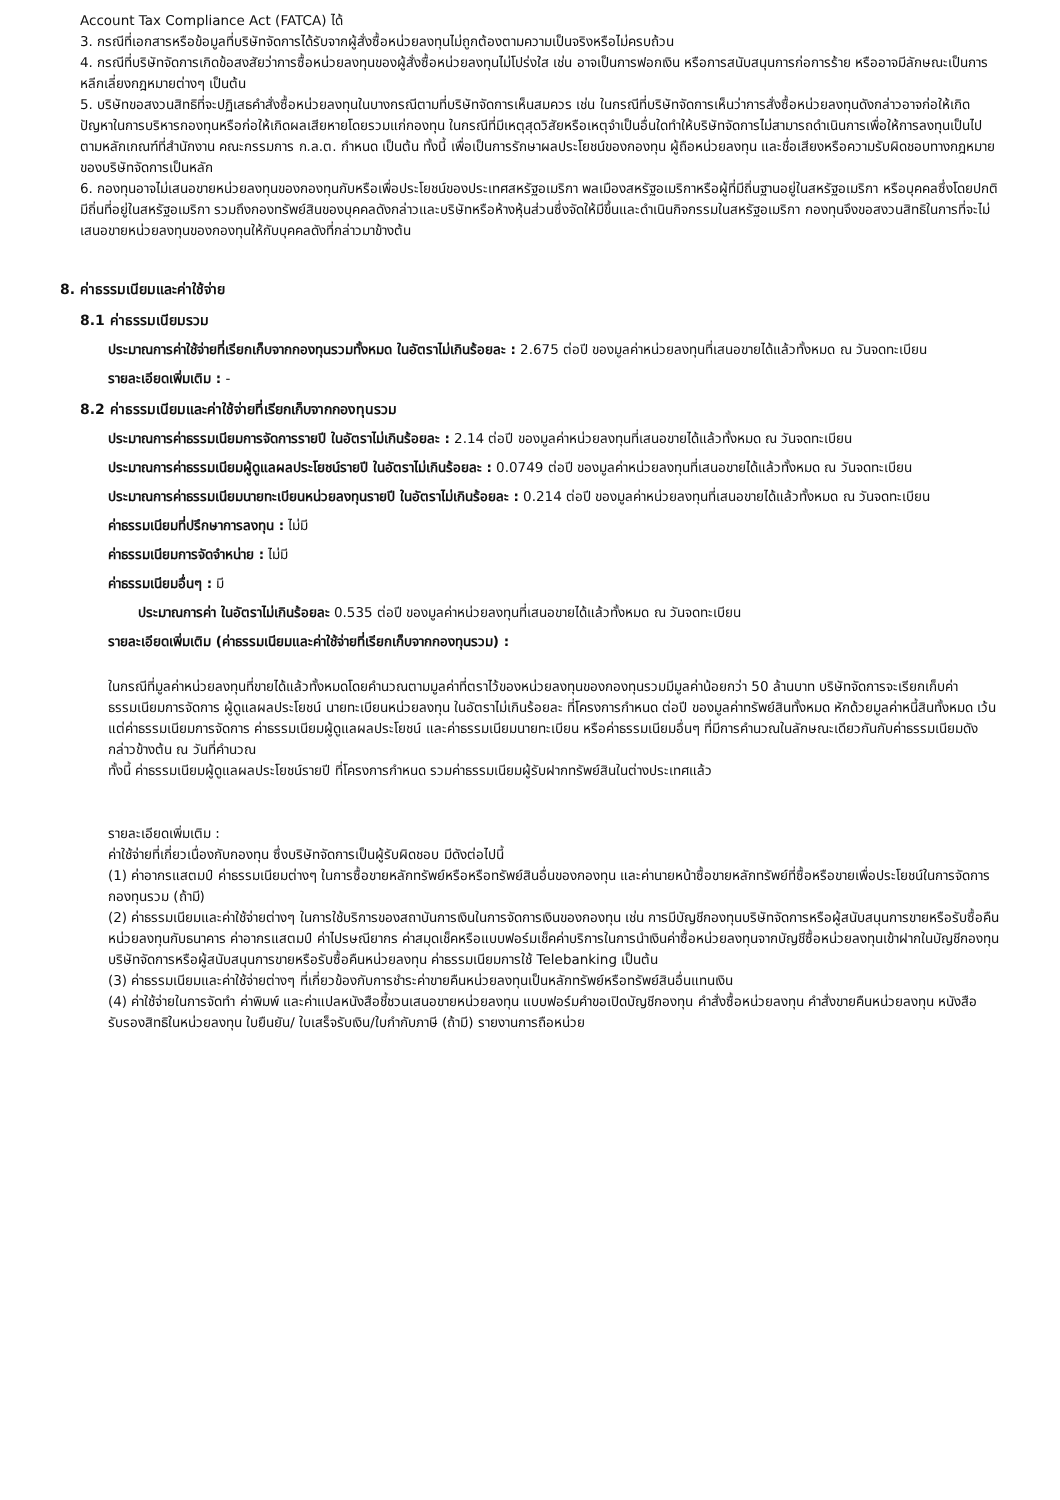Account Tax Compliance Act (FATCA) ได้
3. กรณีที่เอกสารหรือข้อมูลที่บริษัทจัดการได้รับจากผู้สั่งซื้อหน่วยลงทุนไม่ถูกต้องตามความเป็นจริงหรือไม่ครบถ้วน
4. กรณีที่บริษัทจัดการเกิดข้อสงสัยว่าการซื้อหน่วยลงทุนของผู้สั่งซื้อหน่วยลงทุนไม่โปร่งใส เช่น อาจเป็นการฟอกเงิน หรือการสนับสนุนการก่อการร้าย หรืออาจมีลักษณะเป็นการหลีกเลี่ยงกฎหมายต่างๆ เป็นต้น
5. บริษัทขอสงวนสิทธิที่จะปฏิเสธคำสั่งซื้อหน่วยลงทุนในบางกรณีตามที่บริษัทจัดการเห็นสมควร เช่น ในกรณีที่บริษัทจัดการเห็นว่าการสั่งซื้อหน่วยลงทุนดังกล่าวอาจก่อให้เกิดปัญหาในการบริหารกองทุนหรือก่อให้เกิดผลเสียหายโดยรวมแก่กองทุน ในกรณีที่มีเหตุสุดวิสัยหรือเหตุจำเป็นอื่นใดทำให้บริษัทจัดการไม่สามารถดำเนินการเพื่อให้การลงทุนเป็นไปตามหลักเกณฑ์ที่สำนักงาน คณะกรรมการ ก.ล.ต. กำหนด เป็นต้น ทั้งนี้ เพื่อเป็นการรักษาผลประโยชน์ของกองทุน ผู้ถือหน่วยลงทุน และชื่อเสียงหรือความรับผิดชอบทางกฎหมายของบริษัทจัดการเป็นหลัก
6. กองทุนอาจไม่เสนอขายหน่วยลงทุนของกองทุนกับหรือเพื่อประโยชน์ของประเทศสหรัฐอเมริกา พลเมืองสหรัฐอเมริกาหรือผู้ที่มีถิ่นฐานอยู่ในสหรัฐอเมริกา หรือบุคคลซึ่งโดยปกติมีถิ่นที่อยู่ในสหรัฐอเมริกา รวมถึงกองทรัพย์สินของบุคคลดังกล่าวและบริษัทหรือห้างหุ้นส่วนซึ่งจัดให้มีขึ้นและดำเนินกิจกรรมในสหรัฐอเมริกา กองทุนจึงขอสงวนสิทธิในการที่จะไม่เสนอขายหน่วยลงทุนของกองทุนให้กับบุคคลดังที่กล่าวมาข้างต้น
8. ค่าธรรมเนียมและค่าใช้จ่าย
8.1 ค่าธรรมเนียมรวม
ประมาณการค่าใช้จ่ายที่เรียกเก็บจากกองทุนรวมทั้งหมด ในอัตราไม่เกินร้อยละ : 2.675 ต่อปี ของมูลค่าหน่วยลงทุนที่เสนอขายได้แล้วทั้งหมด ณ วันจดทะเบียน
รายละเอียดเพิ่มเติม : -
8.2 ค่าธรรมเนียมและค่าใช้จ่ายที่เรียกเก็บจากกองทุนรวม
ประมาณการค่าธรรมเนียมการจัดการรายปี ในอัตราไม่เกินร้อยละ : 2.14 ต่อปี ของมูลค่าหน่วยลงทุนที่เสนอขายได้แล้วทั้งหมด ณ วันจดทะเบียน
ประมาณการค่าธรรมเนียมผู้ดูแลผลประโยชน์รายปี ในอัตราไม่เกินร้อยละ : 0.0749 ต่อปี ของมูลค่าหน่วยลงทุนที่เสนอขายได้แล้วทั้งหมด ณ วันจดทะเบียน
ประมาณการค่าธรรมเนียมนายทะเบียนหน่วยลงทุนรายปี ในอัตราไม่เกินร้อยละ : 0.214 ต่อปี ของมูลค่าหน่วยลงทุนที่เสนอขายได้แล้วทั้งหมด ณ วันจดทะเบียน
ค่าธรรมเนียมที่ปรึกษาการลงทุน : ไม่มี
ค่าธรรมเนียมการจัดจำหน่าย : ไม่มี
ค่าธรรมเนียมอื่นๆ : มี
ประมาณการค่า ในอัตราไม่เกินร้อยละ 0.535 ต่อปี ของมูลค่าหน่วยลงทุนที่เสนอขายได้แล้วทั้งหมด ณ วันจดทะเบียน
รายละเอียดเพิ่มเติม (ค่าธรรมเนียมและค่าใช้จ่ายที่เรียกเก็บจากกองทุนรวม) :
ในกรณีที่มูลค่าหน่วยลงทุนที่ขายได้แล้วทั้งหมดโดยคำนวณตามมูลค่าที่ตราไว้ของหน่วยลงทุนของกองทุนรวมมีมูลค่าน้อยกว่า 50 ล้านบาท บริษัทจัดการจะเรียกเก็บค่าธรรมเนียมการจัดการ ผู้ดูแลผลประโยชน์ นายทะเบียนหน่วยลงทุน ในอัตราไม่เกินร้อยละ ที่โครงการกำหนด ต่อปี ของมูลค่าทรัพย์สินทั้งหมด หักด้วยมูลค่าหนี้สินทั้งหมด เว้นแต่ค่าธรรมเนียมการจัดการ ค่าธรรมเนียมผู้ดูแลผลประโยชน์ และค่าธรรมเนียมนายทะเบียน หรือค่าธรรมเนียมอื่นๆ ที่มีการคำนวณในลักษณะเดียวกันกับค่าธรรมเนียมดังกล่าวข้างต้น ณ วันที่คำนวณ
ทั้งนี้ ค่าธรรมเนียมผู้ดูแลผลประโยชน์รายปี ที่โครงการกำหนด รวมค่าธรรมเนียมผู้รับฝากทรัพย์สินในต่างประเทศแล้ว
รายละเอียดเพิ่มเติม :
ค่าใช้จ่ายที่เกี่ยวเนื่องกับกองทุน ซึ่งบริษัทจัดการเป็นผู้รับผิดชอบ มีดังต่อไปนี้
(1) ค่าอากรแสตมป์ ค่าธรรมเนียมต่างๆ ในการซื้อขายหลักทรัพย์หรือหรือทรัพย์สินอื่นของกองทุน และค่านายหน้าซื้อขายหลักทรัพย์ที่ซื้อหรือขายเพื่อประโยชน์ในการจัดการกองทุนรวม (ถ้ามี)
(2) ค่าธรรมเนียมและค่าใช้จ่ายต่างๆ ในการใช้บริการของสถาบันการเงินในการจัดการเงินของกองทุน เช่น การมีบัญชีกองทุนบริษัทจัดการหรือผู้สนับสนุนการขายหรือรับซื้อคืนหน่วยลงทุนกับธนาคาร ค่าอากรแสตมป์ ค่าไปรษณียากร ค่าสมุดเช็คหรือแบบฟอร์มเช็คค่าบริการในการนำเงินค่าซื้อหน่วยลงทุนจากบัญชีซื้อหน่วยลงทุนเข้าฝากในบัญชีกองทุนบริษัทจัดการหรือผู้สนับสนุนการขายหรือรับซื้อคืนหน่วยลงทุน ค่าธรรมเนียมการใช้ Telebanking เป็นต้น
(3) ค่าธรรมเนียมและค่าใช้จ่ายต่างๆ ที่เกี่ยวข้องกับการชำระค่าขายคืนหน่วยลงทุนเป็นหลักทรัพย์หรือทรัพย์สินอื่นแทนเงิน
(4) ค่าใช้จ่ายในการจัดทำ ค่าพิมพ์ และค่าแปลหนังสือชี้ชวนเสนอขายหน่วยลงทุน แบบฟอร์มคำขอเปิดบัญชีกองทุน คำสั่งซื้อหน่วยลงทุน คำสั่งขายคืนหน่วยลงทุน หนังสือรับรองสิทธิในหน่วยลงทุน ใบยืนยัน/ ใบเสร็จรับเงิน/ใบกำกับภาษี (ถ้ามี) รายงานการถือหน่วย